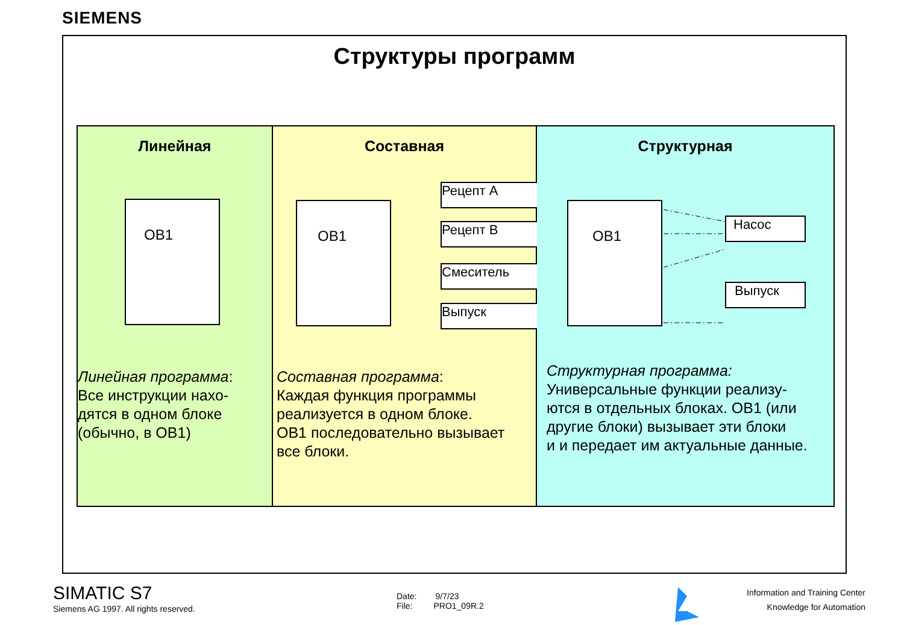SIEMENS
Структуры программ
Линейная
OB1
Линейная программа:
Все инструкции нахо-
дятся в одном блоке
(обычно, в OB1)
Составная
OB1
Рецепт A
Рецепт B
Смеситель
Выпуск
Составная программа:
Каждая функция программы
реализуется в одном блоке.
OB1 последовательно вызывает
все блоки.
Структурная
OB1
Насос
Выпуск
Структурная программа:
Универсальные функции реализу-
ются в отдельных блоках. OB1 (или
другие блоки) вызывает эти блоки
и и передает им актуальные данные.
SIMATIC S7
Siemens AG 1997. All rights reserved.
Date: 9/7/23
File: PRO1_09R.2
Information and Training Center
Knowledge for Automation